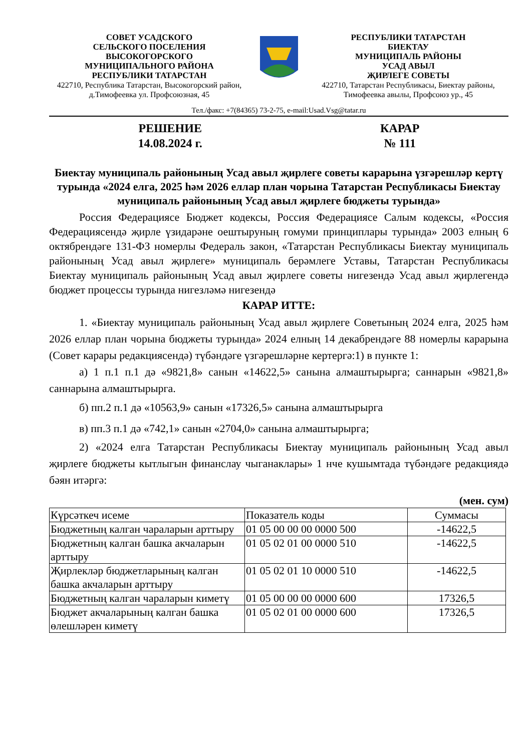СОВЕТ УСАДСКОГО
СЕЛЬСКОГО ПОСЕЛЕНИЯ
ВЫСОКОГОРСКОГО
МУНИЦИПАЛЬНОГО РАЙОНА
РЕСПУБЛИКИ ТАТАРСТАН
422710, Республика Татарстан, Высокогорский район,
д.Тимофеевка ул. Профсоюзная, 45
РЕСПУБЛИКИ ТАТАРСТАН
БИЕКТАУ
МУНИЦИПАЛЬ РАЙОНЫ
УСАД АВЫЛ
ҖИРЛЕГЕ СОВЕТЫ
422710, Татарстан Республикасы, Биектау районы,
Тимофеевка авылы, Профсоюз ур., 45
Тел./факс: +7(84365) 73-2-75, e-mail:Usad.Vsg@tatar.ru
РЕШЕНИЕ
14.08.2024 г.
КАРАР
№ 111
Биектау муниципаль районының Усад авыл җирлеге советы карарына үзгәрешләр кертү турында «2024 елга, 2025 һәм 2026 еллар план чорына Татарстан Республикасы Биектау муниципаль районының Усад авыл җирлеге бюджеты турында»
Россия Федерациясе Бюджет кодексы, Россия Федерациясе Салым кодексы, «Россия Федерациясендә җирле үзидарәне оештыруның гомуми принциплары турында» 2003 елның 6 октябрендәге 131-ФЗ номерлы Федераль закон, «Татарстан Республикасы Биектау муниципаль районының Усад авыл җирлеге» муниципаль берәмлеге Уставы, Татарстан Республикасы Биектау муниципаль районының Усад авыл җирлеге советы нигезендә Усад авыл җирлегендә бюджет процессы турында нигезләмә нигезендә
КАРАР ИТТЕ:
1. «Биектау муниципаль районының Усад авыл җирлеге Советының 2024 елга, 2025 һәм 2026 еллар план чорына бюджеты турында» 2024 елның 14 декабрендәге 88 номерлы карарына (Совет карары редакциясендә) түбәндәге үзгәрешләрне кертергә:1) в пункте 1:
а) 1 п.1 п.1 дә «9821,8» санын «14622,5» санына алмаштырырга; саннарын «9821,8» саннарына алмаштырырга.
б) пп.2 п.1 дә «10563,9» санын «17326,5» санына алмаштырырга
в) пп.3 п.1 дә «742,1» санын «2704,0» санына алмаштырырга;
2) «2024 елга Татарстан Республикасы Биектау муниципаль районының Усад авыл җирлеге бюджеты кытлыгын финанслау чыганаклары» 1 нче кушымтада түбәндәге редакциядә бәян итәргә:
(мен. сум)
| Күрсәткеч исеме | Показатель коды | Суммасы |
| Бюджетның калган чараларын арттыру | 01 05 00 00 00 0000 500 | -14622,5 |
| Бюджетның калган башка акчаларын арттыру | 01 05 02 01 00 0000 510 | -14622,5 |
| Җирлекләр бюджетларының калган башка акчаларын арттыру | 01 05 02 01 10 0000 510 | -14622,5 |
| Бюджетның калган чараларын киметү | 01 05 00 00 00 0000 600 | 17326,5 |
| Бюджет акчаларының калган башка өлешләрен киметү | 01 05 02 01 00 0000 600 | 17326,5 |